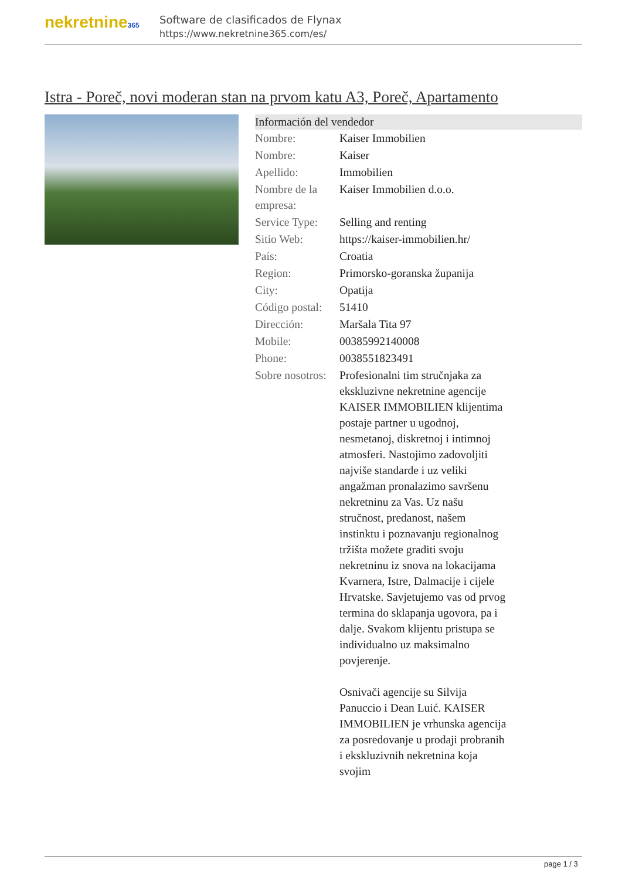nekretnine365
Software de clasificados de Flynax
https://www.nekretnine365.com/es/
Istra - Poreč, novi moderan stan na prvom katu A3, Poreč, Apartamento
Información del vendedor
| Nombre: | Kaiser Immobilien |
| Nombre: | Kaiser |
| Apellido: | Immobilien |
| Nombre de la empresa: | Kaiser Immobilien d.o.o. |
| Service Type: | Selling and renting |
| Sitio Web: | https://kaiser-immobilien.hr/ |
| País: | Croatia |
| Region: | Primorsko-goranska županija |
| City: | Opatija |
| Código postal: | 51410 |
| Dirección: | Maršala Tita 97 |
| Mobile: | 00385992140008 |
| Phone: | 0038551823491 |
| Sobre nosotros: | Profesionalni tim stručnjaka za ekskluzivne nekretnine agencije KAISER IMMOBILIEN klijentima postaje partner u ugodnoj, nesmetanoj, diskretnoj i intimnoj atmosferi. Nastojimo zadovoljiti najviše standarde i uz veliki angažman pronalazimo savršenu nekretninu za Vas. Uz našu stručnost, predanost, našem instinktu i poznavanju regionalnog tržišta možete graditi svoju nekretninu iz snova na lokacijama Kvarnera, Istre, Dalmacije i cijele Hrvatske. Savjetujemo vas od prvog termina do sklapanja ugovora, pa i dalje. Svakom klijentu pristupa se individualno uz maksimalno povjerenje. Osnivači agencije su Silvija Panuccio i Dean Luić. KAISER IMMOBILIEN je vrhunska agencija za posredovanje u prodaji probranih i ekskluzivnih nekretnina koja svojim |
page 1 / 3